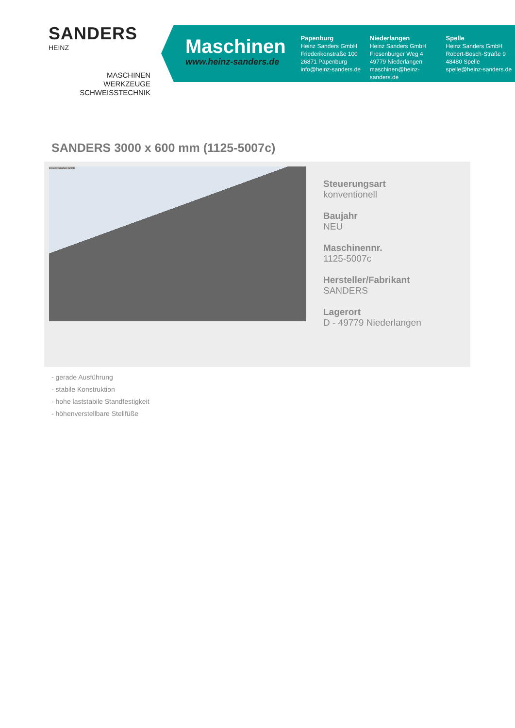SANDERS
HEINZ
MASCHINEN
WERKZEUGE
SCHWEISSTECHNIK
Maschinen
www.heinz-sanders.de
Papenburg
Heinz Sanders GmbH
Friederikenstraße 100
26871 Papenburg
info@heinz-sanders.de
Niederlangen
Heinz Sanders GmbH
Fresenburger Weg 4
49779 Niederlangen
maschinen@heinz-sanders.de
Spelle
Heinz Sanders GmbH
Robert-Bosch-Straße 9
48480 Spelle
spelle@heinz-sanders.de
SANDERS 3000 x 600 mm (1125-5007c)
© Heinz Sanders GmbH
Steuerungsart
konventionell
Baujahr
NEU
Maschinennr.
1125-5007c
Hersteller/Fabrikant
SANDERS
Lagerort
D - 49779 Niederlangen
- gerade Ausführung
- stabile Konstruktion
- hohe laststabile Standfestigkeit
- höhenverstellbare Stellfüße